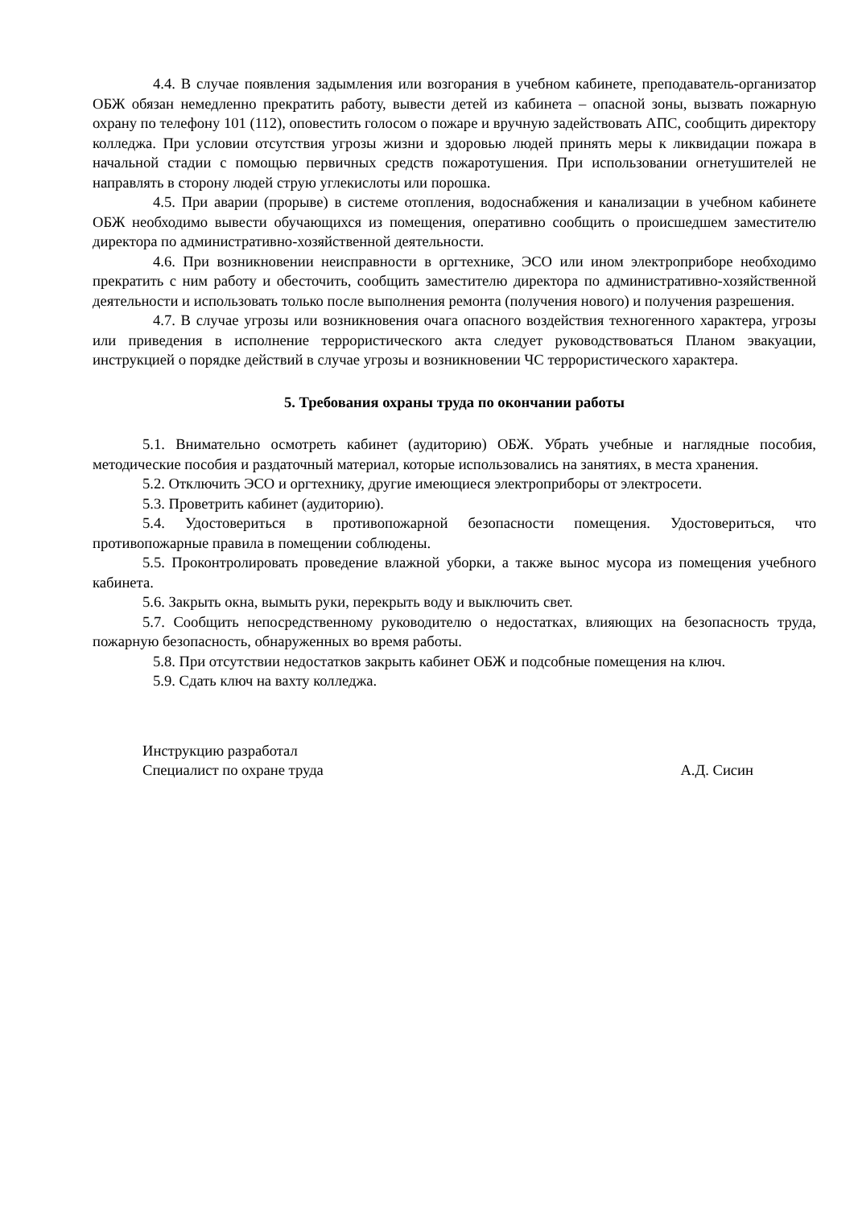4.4. В случае появления задымления или возгорания в учебном кабинете, преподаватель-организатор ОБЖ обязан немедленно прекратить работу, вывести детей из кабинета – опасной зоны, вызвать пожарную охрану по телефону 101 (112), оповестить голосом о пожаре и вручную задействовать АПС, сообщить директору колледжа. При условии отсутствия угрозы жизни и здоровью людей принять меры к ликвидации пожара в начальной стадии с помощью первичных средств пожаротушения. При использовании огнетушителей не направлять в сторону людей струю углекислоты или порошка.
4.5. При аварии (прорыве) в системе отопления, водоснабжения и канализации в учебном кабинете ОБЖ необходимо вывести обучающихся из помещения, оперативно сообщить о происшедшем заместителю директора по административно-хозяйственной деятельности.
4.6. При возникновении неисправности в оргтехнике, ЭСО или ином электроприборе необходимо прекратить с ним работу и обесточить, сообщить заместителю директора по административно-хозяйственной деятельности и использовать только после выполнения ремонта (получения нового) и получения разрешения.
4.7. В случае угрозы или возникновения очага опасного воздействия техногенного характера, угрозы или приведения в исполнение террористического акта следует руководствоваться Планом эвакуации, инструкцией о порядке действий в случае угрозы и возникновении ЧС террористического характера.
5. Требования охраны труда по окончании работы
5.1. Внимательно осмотреть кабинет (аудиторию) ОБЖ. Убрать учебные и наглядные пособия, методические пособия и раздаточный материал, которые использовались на занятиях, в места хранения.
5.2. Отключить ЭСО и оргтехнику, другие имеющиеся электроприборы от электросети.
5.3. Проветрить кабинет (аудиторию).
5.4. Удостовериться в противопожарной безопасности помещения. Удостовериться, что противопожарные правила в помещении соблюдены.
5.5. Проконтролировать проведение влажной уборки, а также вынос мусора из помещения учебного кабинета.
5.6. Закрыть окна, вымыть руки, перекрыть воду и выключить свет.
5.7. Сообщить непосредственному руководителю о недостатках, влияющих на безопасность труда, пожарную безопасность, обнаруженных во время работы.
5.8. При отсутствии недостатков закрыть кабинет ОБЖ и подсобные помещения на ключ.
5.9. Сдать ключ на вахту колледжа.
Инструкцию разработал
Специалист по охране труда А.Д. Сисин